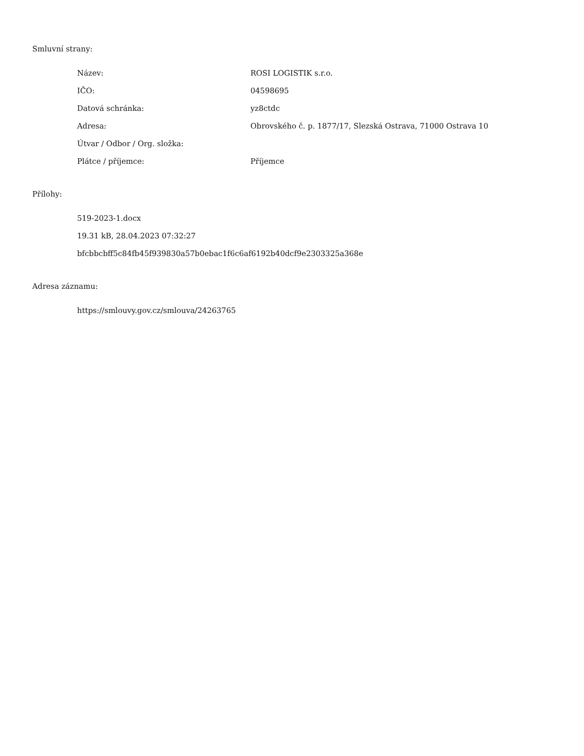Smluvní strany:
| Název: | ROSI LOGISTIK s.r.o. |
| IČO: | 04598695 |
| Datová schránka: | yz8ctdc |
| Adresa: | Obrovského č. p. 1877/17, Slezská Ostrava, 71000 Ostrava 10 |
| Útvar / Odbor / Org. složka: | |
| Plátce / příjemce: | Příjemce |
Přílohy:
519-2023-1.docx
19.31 kB, 28.04.2023 07:32:27
bfcbbcbff5c84fb45f939830a57b0ebac1f6c6af6192b40dcf9e2303325a368e
Adresa záznamu:
https://smlouvy.gov.cz/smlouva/24263765